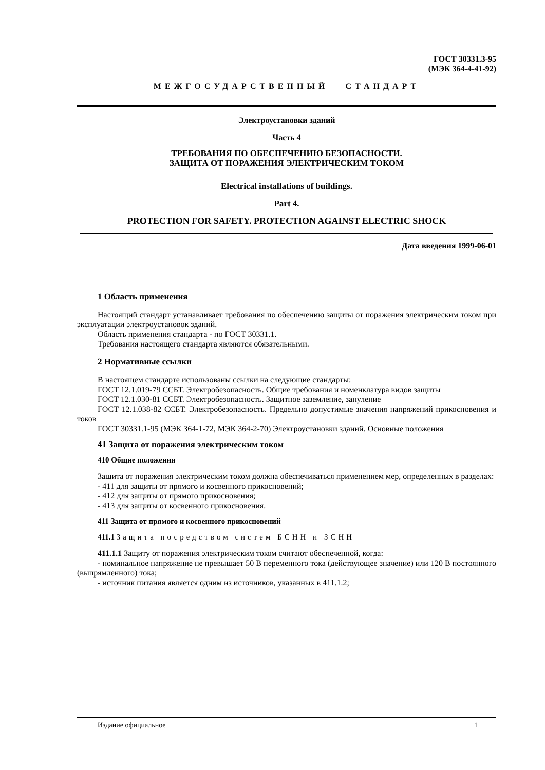ГОСТ 30331.3-95
(МЭК 364-4-41-92)
МЕЖГОСУДАРСТВЕННЫЙ СТАНДАРТ
Электроустановки зданий
Часть 4
ТРЕБОВАНИЯ ПО ОБЕСПЕЧЕНИЮ БЕЗОПАСНОСТИ.
ЗАЩИТА ОТ ПОРАЖЕНИЯ ЭЛЕКТРИЧЕСКИМ ТОКОМ
Electrical installations of buildings.
Part 4.
PROTECTION FOR SAFETY. PROTECTION AGAINST ELECTRIC SHOCK
Дата введения 1999-06-01
1 Область применения
Настоящий стандарт устанавливает требования по обеспечению защиты от поражения электрическим током при эксплуатации электроустановок зданий.
Область применения стандарта - по ГОСТ 30331.1.
Требования настоящего стандарта являются обязательными.
2 Нормативные ссылки
В настоящем стандарте использованы ссылки на следующие стандарты:
ГОСТ 12.1.019-79 ССБТ. Электробезопасность. Общие требования и номенклатура видов защиты
ГОСТ 12.1.030-81 ССБТ. Электробезопасность. Защитное заземление, зануление
ГОСТ 12.1.038-82 ССБТ. Электробезопасность. Предельно допустимые значения напряжений прикосновения и токов
ГОСТ 30331.1-95 (МЭК 364-1-72, МЭК 364-2-70) Электроустановки зданий. Основные положения
41 Защита от поражения электрическим током
410 Общие положения
Защита от поражения электрическим током должна обеспечиваться применением мер, определенных в разделах:
- 411 для защиты от прямого и косвенного прикосновений;
- 412 для защиты от прямого прикосновения;
- 413 для защиты от косвенного прикосновения.
411 Защита от прямого и косвенного прикосновений
411.1 Защита посредством систем БСНН и ЗСНН
411.1.1 Защиту от поражения электрическим током считают обеспеченной, когда:
- номинальное напряжение не превышает 50 В переменного тока (действующее значение) или 120 В постоянного (выпрямленного) тока;
- источник питания является одним из источников, указанных в 411.1.2;
Издание официальное 1